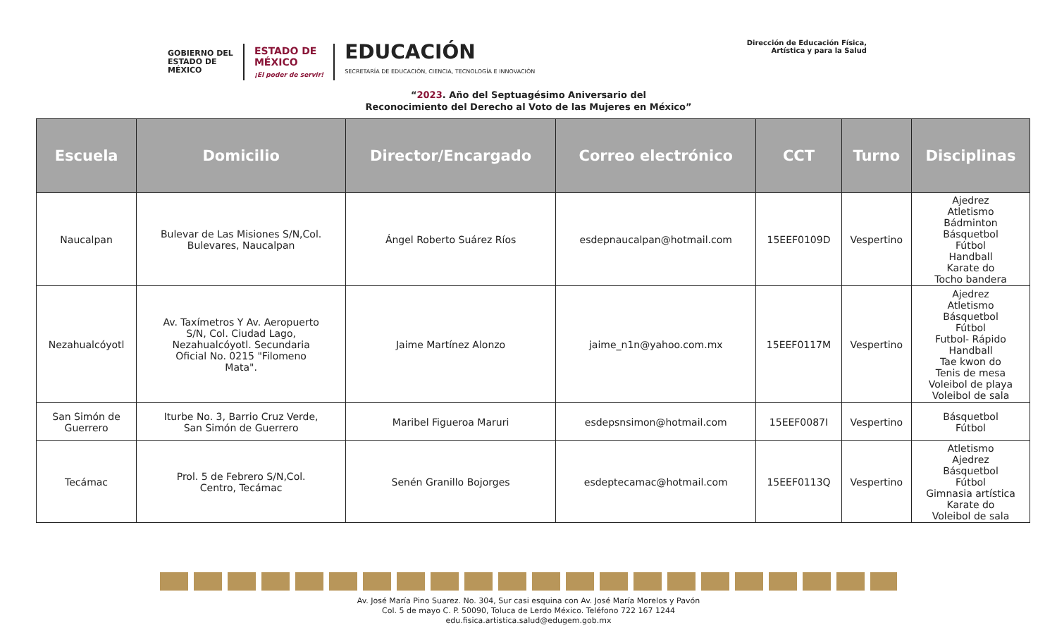GOBIERNO DEL
ESTADO DE
MÉXICO
ESTADO DE
MÉXICO
¡El poder de servir!
EDUCACIÓN
SECRETARÍA DE EDUCACIÓN, CIENCIA, TECNOLOGÍA E INNOVACIÓN
Dirección de Educación Física,
Artística y para la Salud
“2023. Año del Septuagésimo Aniversario del
Reconocimiento del Derecho al Voto de las Mujeres en México”
| Escuela | Domicilio | Director/Encargado | Correo electrónico | CCT | Turno | Disciplinas |
| --- | --- | --- | --- | --- | --- | --- |
| Naucalpan | Bulevar de Las Misiones S/N,Col. Bulevares, Naucalpan | Ángel Roberto Suárez Ríos | esdepnaucalpan@hotmail.com | 15EEF0109D | Vespertino | Ajedrez Atletismo Bádminton Básquetbol Fútbol Handball Karate do Tocho bandera |
| Nezahualcóyotl | Av. Taxímetros Y Av. Aeropuerto S/N, Col. Ciudad Lago, Nezahualcóyotl. Secundaria Oficial No. 0215 "Filomeno Mata". | Jaime Martínez Alonzo | jaime_n1n@yahoo.com.mx | 15EEF0117M | Vespertino | Ajedrez Atletismo Básquetbol Fútbol Futbol- Rápido Handball Tae kwon do Tenis de mesa Voleibol de playa Voleibol de sala |
| San Simón de Guerrero | Iturbe No. 3, Barrio Cruz Verde, San Simón de Guerrero | Maribel Figueroa Maruri | esdepsnsimon@hotmail.com | 15EEF0087I | Vespertino | Básquetbol Fútbol |
| Tecámac | Prol. 5 de Febrero S/N,Col. Centro, Tecámac | Senén Granillo Bojorges | esdeptecamac@hotmail.com | 15EEF0113Q | Vespertino | Atletismo Ajedrez Básquetbol Fútbol Gimnasia artística Karate do Voleibol de sala |
Av. José María Pino Suarez. No. 304, Sur casi esquina con Av. José María Morelos y Pavón
Col. 5 de mayo C. P. 50090, Toluca de Lerdo México. Teléfono 722 167 1244
edu.fisica.artistica.salud@edugem.gob.mx